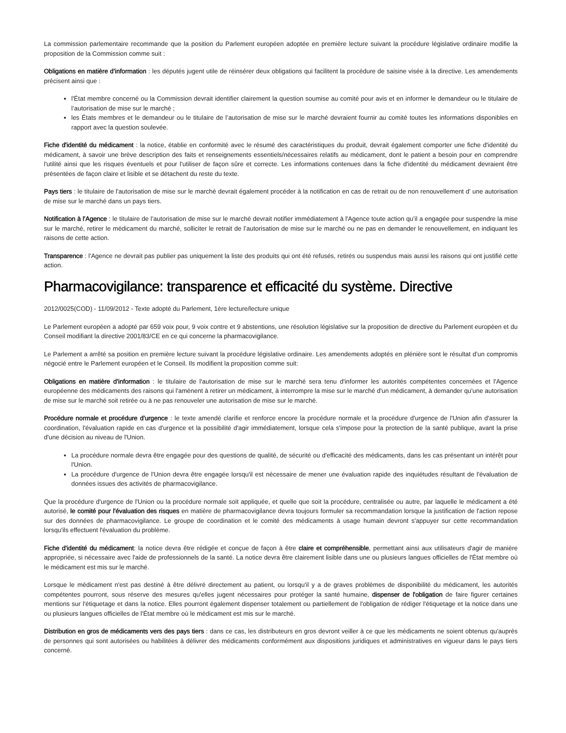La commission parlementaire recommande que la position du Parlement européen adoptée en première lecture suivant la procédure législative ordinaire modifie la proposition de la Commission comme suit :
Obligations en matière d’information : les députés jugent utile de réinsérer deux obligations qui facilitent la procédure de saisine visée à la directive. Les amendements précisent ainsi que :
l'État membre concerné ou la Commission devrait identifier clairement la question soumise au comité pour avis et en informer le demandeur ou le titulaire de l’autorisation de mise sur le marché ;
les États membres et le demandeur ou le titulaire de l’autorisation de mise sur le marché devraient fournir au comité toutes les informations disponibles en rapport avec la question soulevée.
Fiche d'identité du médicament : la notice, établie en conformité avec le résumé des caractéristiques du produit, devrait également comporter une fiche d'identité du médicament, à savoir une brève description des faits et renseignements essentiels/nécessaires relatifs au médicament, dont le patient a besoin pour en comprendre l'utilité ainsi que les risques éventuels et pour l'utiliser de façon sûre et correcte. Les informations contenues dans la fiche d'identité du médicament devraient être présentées de façon claire et lisible et se détachent du reste du texte.
Pays tiers : le titulaire de l'autorisation de mise sur le marché devrait également procéder à la notification en cas de retrait ou de non renouvellement d’ une autorisation de mise sur le marché dans un pays tiers.
Notification à l’Agence : le titulaire de l’autorisation de mise sur le marché devrait notifier immédiatement à l'Agence toute action qu’il a engagée pour suspendre la mise sur le marché, retirer le médicament du marché, solliciter le retrait de l’autorisation de mise sur le marché ou ne pas en demander le renouvellement, en indiquant les raisons de cette action.
Transparence : l'Agence ne devrait pas publier pas uniquement la liste des produits qui ont été refusés, retirés ou suspendus mais aussi les raisons qui ont justifié cette action.
Pharmacovigilance: transparence et efficacité du système. Directive
2012/0025(COD) - 11/09/2012 - Texte adopté du Parlement, 1ère lecture/lecture unique
Le Parlement européen a adopté par 659 voix pour, 9 voix contre et 9 abstentions, une résolution législative sur la proposition de directive du Parlement européen et du Conseil modifiant la directive 2001/83/CE en ce qui concerne la pharmacovigilance.
Le Parlement a arrêté sa position en première lecture suivant la procédure législative ordinaire. Les amendements adoptés en plénière sont le résultat d’un compromis négocié entre le Parlement européen et le Conseil. Ils modifient la proposition comme suit:
Obligations en matière d’information : le titulaire de l'autorisation de mise sur le marché sera tenu d'informer les autorités compétentes concernées et l'Agence européenne des médicaments des raisons qui l'amènent à retirer un médicament, à interrompre la mise sur le marché d'un médicament, à demander qu'une autorisation de mise sur le marché soit retirée ou à ne pas renouveler une autorisation de mise sur le marché.
Procédure normale et procédure d’urgence : le texte amendé clarifie et renforce encore la procédure normale et la procédure d'urgence de l'Union afin d'assurer la coordination, l'évaluation rapide en cas d'urgence et la possibilité d'agir immédiatement, lorsque cela s'impose pour la protection de la santé publique, avant la prise d'une décision au niveau de l'Union.
La procédure normale devra être engagée pour des questions de qualité, de sécurité ou d'efficacité des médicaments, dans les cas présentant un intérêt pour l'Union.
La procédure d'urgence de l'Union devra être engagée lorsqu'il est nécessaire de mener une évaluation rapide des inquiétudes résultant de l'évaluation de données issues des activités de pharmacovigilance.
Que la procédure d'urgence de l'Union ou la procédure normale soit appliquée, et quelle que soit la procédure, centralisée ou autre, par laquelle le médicament a été autorisé, le comité pour l'évaluation des risques en matière de pharmacovigilance devra toujours formuler sa recommandation lorsque la justification de l'action repose sur des données de pharmacovigilance. Le groupe de coordination et le comité des médicaments à usage humain devront s'appuyer sur cette recommandation lorsqu'ils effectuent l'évaluation du problème.
Fiche d'identité du médicament: la notice devra être rédigée et conçue de façon à être claire et compréhensible, permettant ainsi aux utilisateurs d'agir de manière appropriée, si nécessaire avec l'aide de professionnels de la santé. La notice devra être clairement lisible dans une ou plusieurs langues officielles de l'État membre où le médicament est mis sur le marché.
Lorsque le médicament n'est pas destiné à être délivré directement au patient, ou lorsqu'il y a de graves problèmes de disponibilité du médicament, les autorités compétentes pourront, sous réserve des mesures qu'elles jugent nécessaires pour protéger la santé humaine, dispenser de l'obligation de faire figurer certaines mentions sur l'étiquetage et dans la notice. Elles pourront également dispenser totalement ou partiellement de l'obligation de rédiger l'étiquetage et la notice dans une ou plusieurs langues officielles de l'État membre où le médicament est mis sur le marché.
Distribution en gros de médicaments vers des pays tiers : dans ce cas, les distributeurs en gros devront veiller à ce que les médicaments ne soient obtenus qu'auprès de personnes qui sont autorisées ou habilitées à délivrer des médicaments conformément aux dispositions juridiques et administratives en vigueur dans le pays tiers concerné.